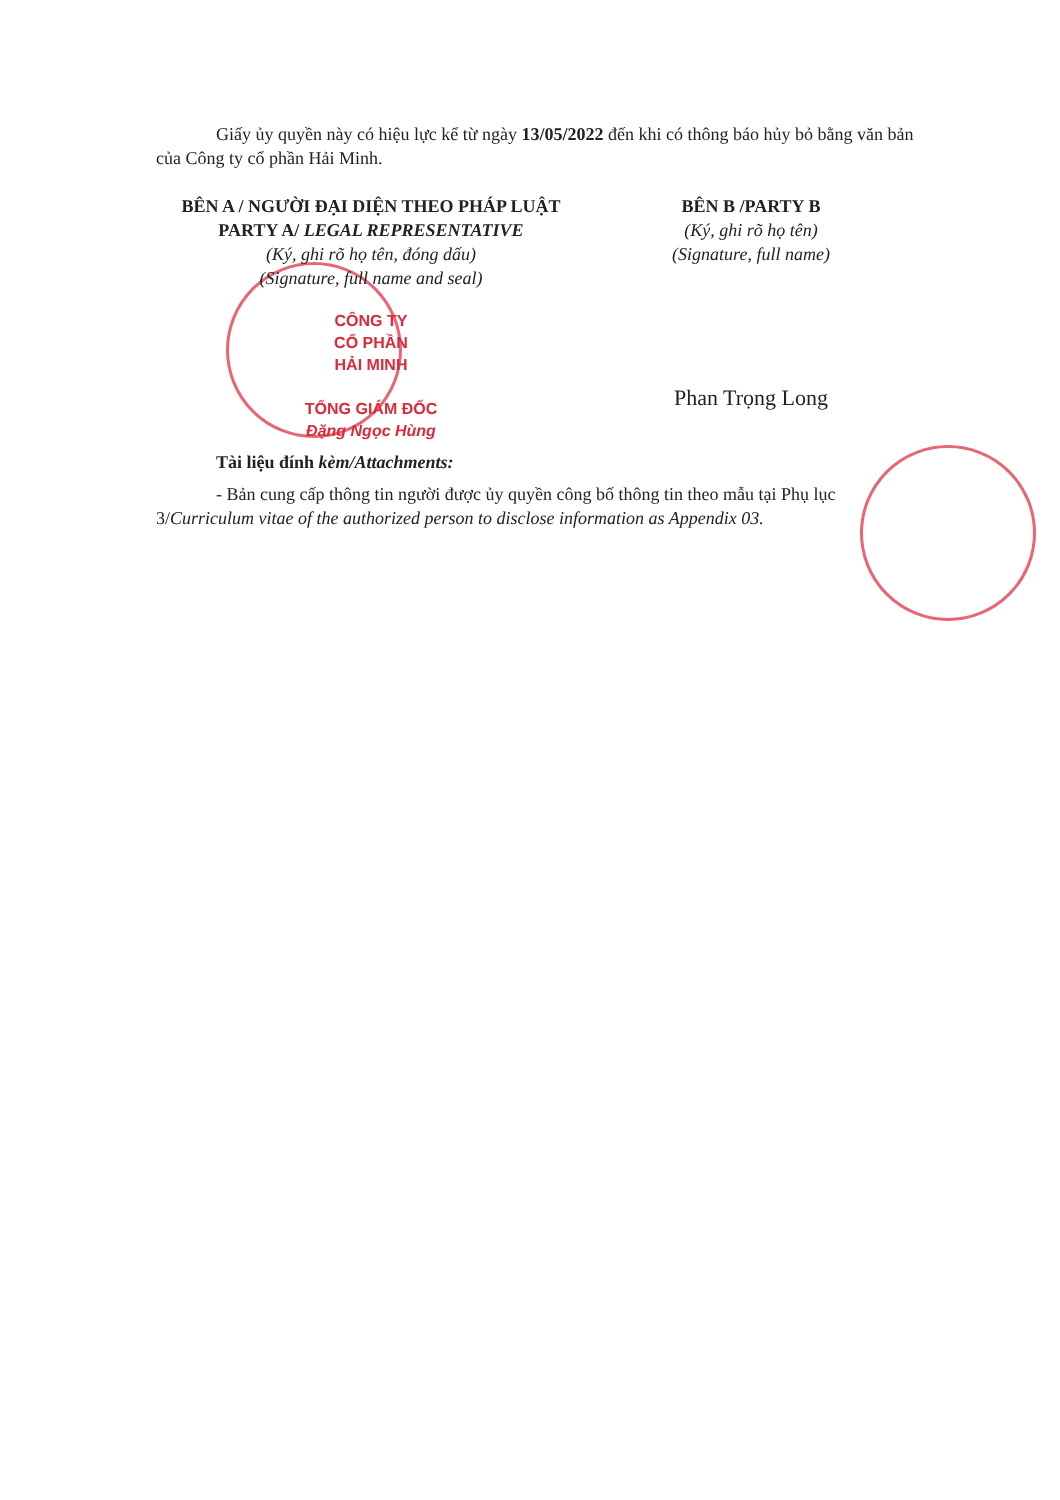Giấy ủy quyền này có hiệu lực kể từ ngày 13/05/2022 đến khi có thông báo hủy bỏ bằng văn bản của Công ty cổ phần Hải Minh.
BÊN A / NGƯỜI ĐẠI DIỆN THEO PHÁP LUẬT
PARTY A/ LEGAL REPRESENTATIVE
(Ký, ghi rõ họ tên, đóng dấu)
(Signature, full name and seal)
CÔNG TY
CỔ PHẦN
HẢI MINH
TỔNG GIÁM ĐỐC
Đặng Ngọc Hùng
BÊN B /PARTY B
(Ký, ghi rõ họ tên)
(Signature, full name)
Phan Trọng Long
Tài liệu đính kèm/Attachments:
- Bản cung cấp thông tin người được ủy quyền công bố thông tin theo mẫu tại Phụ lục 3/Curriculum vitae of the authorized person to disclose information as Appendix 03.